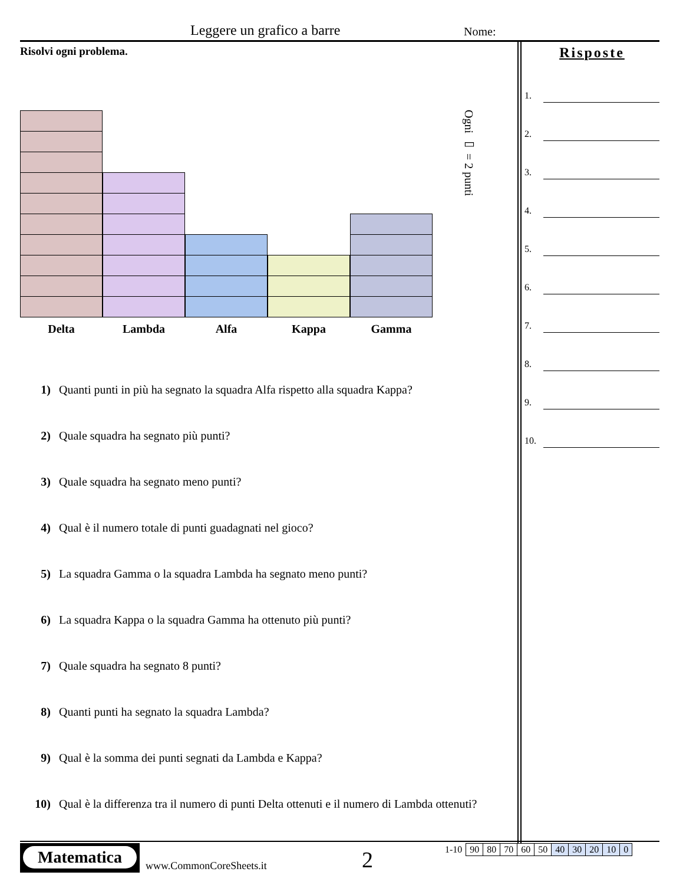Leggere un grafico a barre Nome:
Risolvi ogni problema.
Ogni ▭ = 2 punti
Delta Lambda Alfa Kappa Gamma
1) Quanti punti in più ha segnato la squadra Alfa rispetto alla squadra Kappa?
2) Quale squadra ha segnato più punti?
3) Quale squadra ha segnato meno punti?
4) Qual è il numero totale di punti guadagnati nel gioco?
5) La squadra Gamma o la squadra Lambda ha segnato meno punti?
6) La squadra Kappa o la squadra Gamma ha ottenuto più punti?
7) Quale squadra ha segnato 8 punti?
8) Quanti punti ha segnato la squadra Lambda?
9) Qual è la somma dei punti segnati da Lambda e Kappa?
10) Qual è la differenza tra il numero di punti Delta ottenuti e il numero di Lambda ottenuti?
Risposte
1.
2.
3.
4.
5.
6.
7.
8.
9.
10.
Matematica
www.CommonCoreSheets.it 2
| 1-10 | 90 | 80 | 70 | 60 | 50 | 40 | 30 | 20 | 10 | 0 |